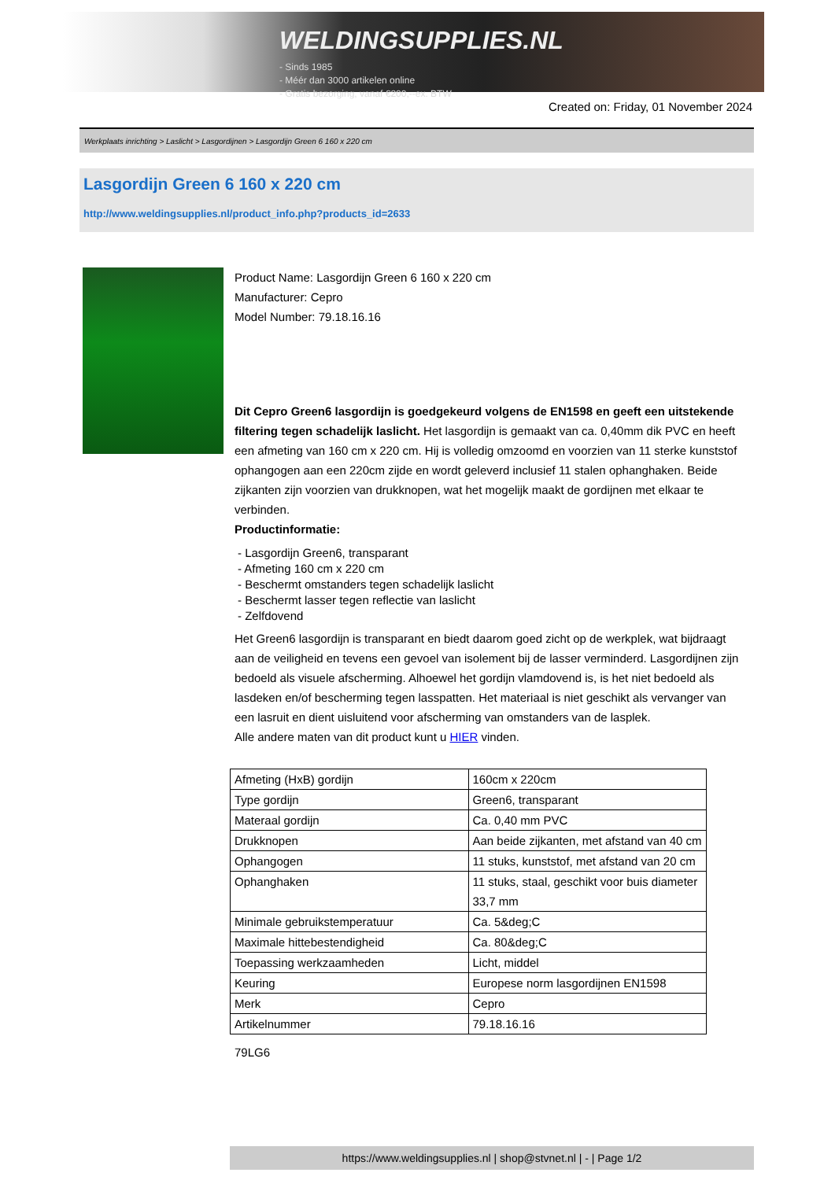WELDINGSUPPLIES.NL
- Sinds 1985
- Méér dan 3000 artikelen online
- Gratis bezorging, vanaf €200,--ex. BTW
Created on: Friday, 01 November 2024
Werkplaats inrichting > Laslicht > Lasgordijnen > Lasgordijn Green 6 160 x 220 cm
Lasgordijn Green 6 160 x 220 cm
http://www.weldingsupplies.nl/product_info.php?products_id=2633
Product Name: Lasgordijn Green 6 160 x 220 cm
Manufacturer: Cepro
Model Number: 79.18.16.16
Dit Cepro Green6 lasgordijn is goedgekeurd volgens de EN1598 en geeft een uitstekende filtering tegen schadelijk laslicht. Het lasgordijn is gemaakt van ca. 0,40mm dik PVC en heeft een afmeting van 160 cm x 220 cm. Hij is volledig omzoomd en voorzien van 11 sterke kunststof ophangogen aan een 220cm zijde en wordt geleverd inclusief 11 stalen ophanghaken. Beide zijkanten zijn voorzien van drukknopen, wat het mogelijk maakt de gordijnen met elkaar te verbinden.
Productinformatie:
- Lasgordijn Green6, transparant
- Afmeting 160 cm x 220 cm
- Beschermt omstanders tegen schadelijk laslicht
- Beschermt lasser tegen reflectie van laslicht
- Zelfdovend
Het Green6 lasgordijn is transparant en biedt daarom goed zicht op de werkplek, wat bijdraagt aan de veiligheid en tevens een gevoel van isolement bij de lasser verminderd. Lasgordijnen zijn bedoeld als visuele afscherming. Alhoewel het gordijn vlamdovend is, is het niet bedoeld als lasdeken en/of bescherming tegen lasspatten. Het materiaal is niet geschikt als vervanger van een lasruit en dient uisluitend voor afscherming van omstanders van de lasplek.
Alle andere maten van dit product kunt u HIER vinden.
| Afmeting (HxB) gordijn | 160cm x 220cm |
| Type gordijn | Green6, transparant |
| Materaal gordijn | Ca. 0,40 mm PVC |
| Drukknopen | Aan beide zijkanten, met afstand van 40 cm |
| Ophangogen | 11 stuks, kunststof, met afstand van 20 cm |
| Ophanghaken | 11 stuks, staal, geschikt voor buis diameter 33,7 mm |
| Minimale gebruikstemperatuur | Ca. 5&deg;C |
| Maximale hittebestendigheid | Ca. 80&deg;C |
| Toepassing werkzaamheden | Licht, middel |
| Keuring | Europese norm lasgordijnen EN1598 |
| Merk | Cepro |
| Artikelnummer | 79.18.16.16 |
79LG6
https://www.weldingsupplies.nl | shop@stvnet.nl | - | Page 1/2